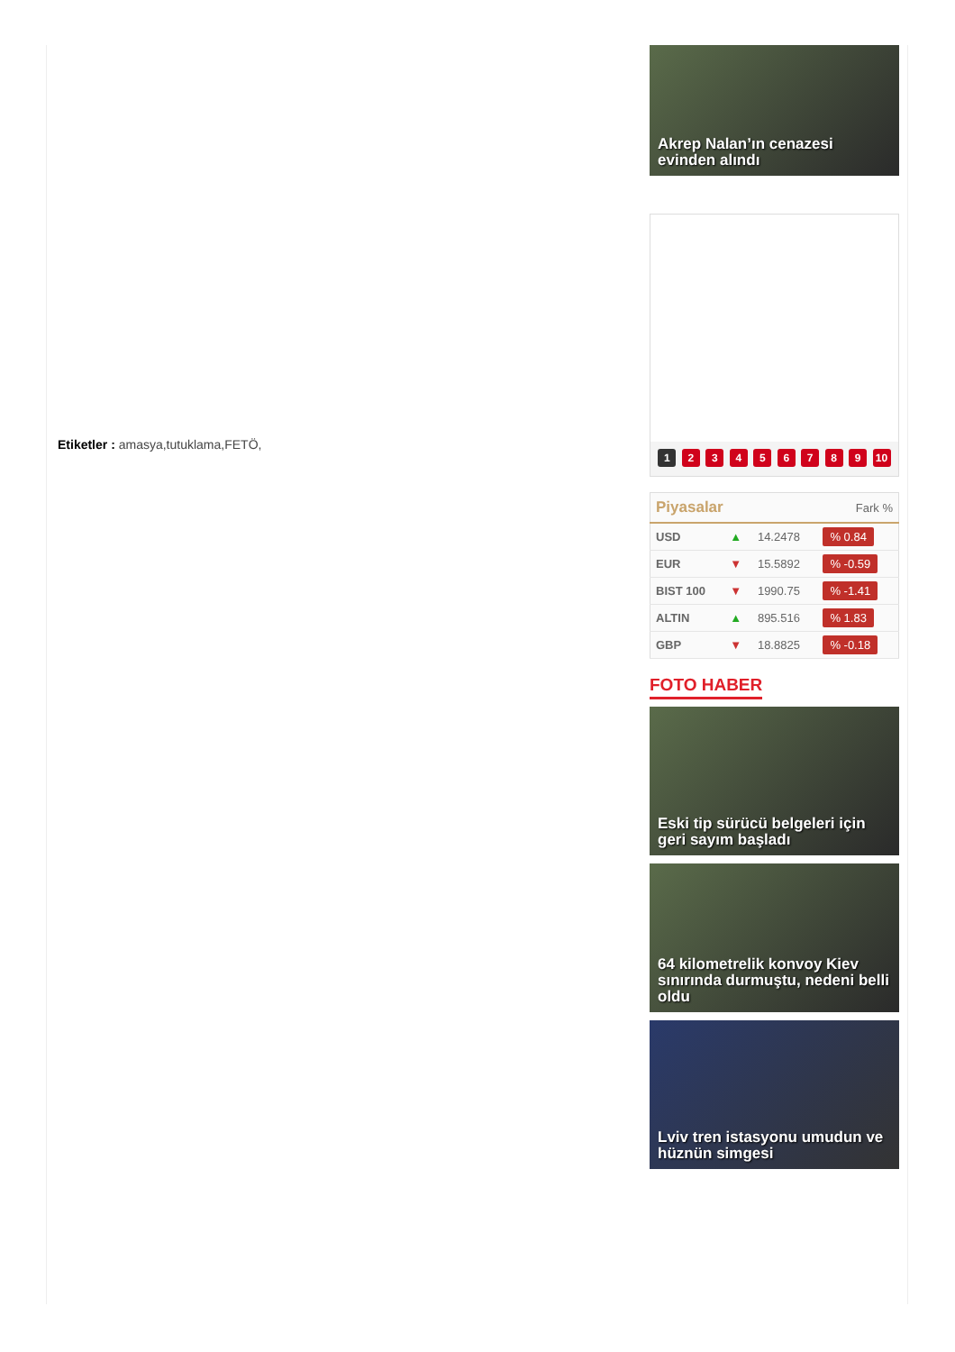Etiketler : amasya,tutuklama,FETÖ,
Akrep Nalan’ın cenazesi evinden alındı
1 2 3 4 5 6 7 8 9 10
| Piyasalar | | | Fark % |
| --- | --- | --- | --- |
| USD | ▲ | 14.2478 | % 0.84 |
| EUR | ▼ | 15.5892 | % -0.59 |
| BIST 100 | ▼ | 1990.75 | % -1.41 |
| ALTIN | ▲ | 895.516 | % 1.83 |
| GBP | ▼ | 18.8825 | % -0.18 |
FOTO HABER
Eski tip sürücü belgeleri için geri sayım başladı
64 kilometrelik konvoy Kiev sınırında durmuştu, nedeni belli oldu
Lviv tren istasyonu umudun ve hüznün simgesi